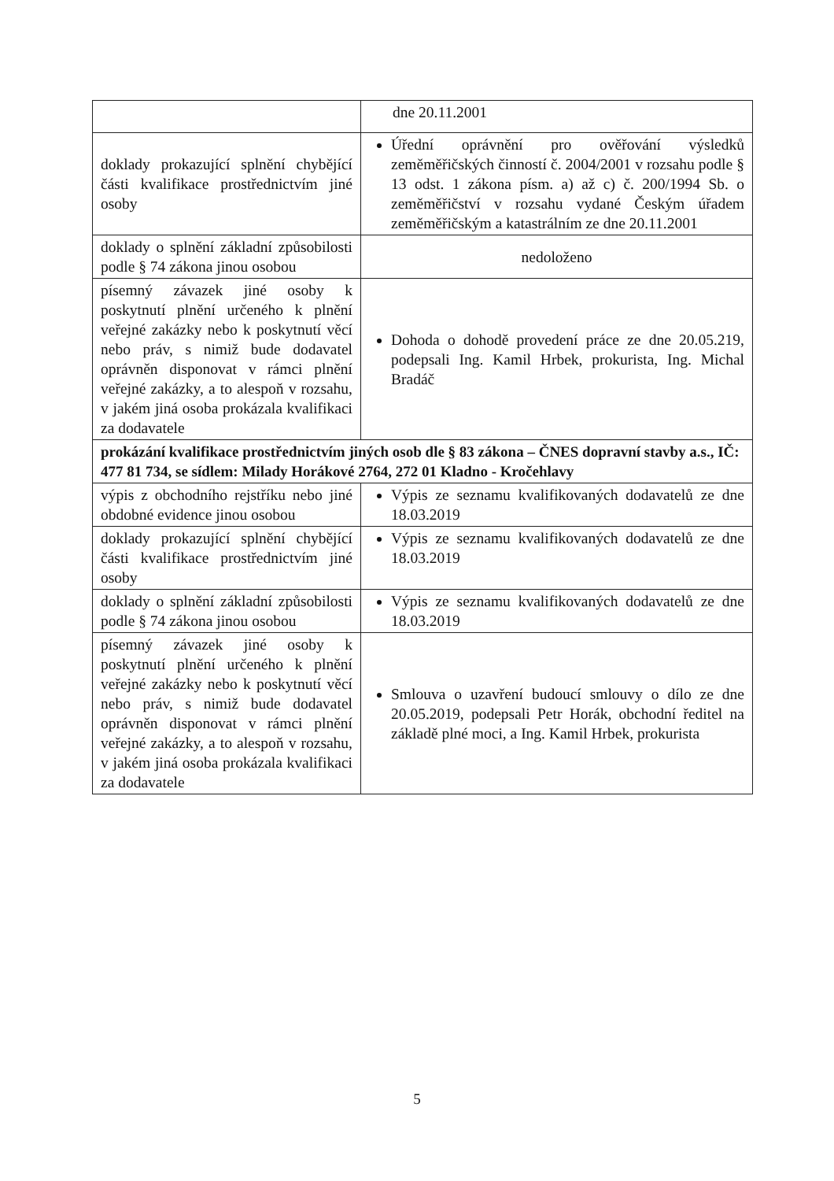| | dne 20.11.2001 |
| doklady prokazující splnění chybějící části kvalifikace prostřednictvím jiné osoby | Úřední oprávnění pro ověřování výsledků zeměměřičských činností č. 2004/2001 v rozsahu podle § 13 odst. 1 zákona písm. a) až c) č. 200/1994 Sb. o zeměměřičství v rozsahu vydané Českým úřadem zeměměřičským a katastrálním ze dne 20.11.2001 |
| doklady o splnění základní způsobilosti podle § 74 zákona jinou osobou | nedoloženo |
| písemný závazek jiné osoby k poskytnutí plnění určeného k plnění veřejné zakázky nebo k poskytnutí věcí nebo práv, s nimiž bude dodavatel oprávněn disponovat v rámci plnění veřejné zakázky, a to alespoň v rozsahu, v jakém jiná osoba prokázala kvalifikaci za dodavatele | Dohoda o dohodě provedení práce ze dne 20.05.219, podepsali Ing. Kamil Hrbek, prokurista, Ing. Michal Bradáč |
| prokázání kvalifikace prostřednictvím jiných osob dle § 83 zákona – ČNES dopravní stavby a.s., IČ: 477 81 734, se sídlem: Milady Horákové 2764, 272 01 Kladno - Kročehlavy | |
| výpis z obchodního rejstříku nebo jiné obdobné evidence jinou osobou | Výpis ze seznamu kvalifikovaných dodavatelů ze dne 18.03.2019 |
| doklady prokazující splnění chybějící části kvalifikace prostřednictvím jiné osoby | Výpis ze seznamu kvalifikovaných dodavatelů ze dne 18.03.2019 |
| doklady o splnění základní způsobilosti podle § 74 zákona jinou osobou | Výpis ze seznamu kvalifikovaných dodavatelů ze dne 18.03.2019 |
| písemný závazek jiné osoby k poskytnutí plnění určeného k plnění veřejné zakázky nebo k poskytnutí věcí nebo práv, s nimiž bude dodavatel oprávněn disponovat v rámci plnění veřejné zakázky, a to alespoň v rozsahu, v jakém jiná osoba prokázala kvalifikaci za dodavatele | Smlouva o uzavření budoucí smlouvy o dílo ze dne 20.05.2019, podepsali Petr Horák, obchodní ředitel na základě plné moci, a Ing. Kamil Hrbek, prokurista |
5